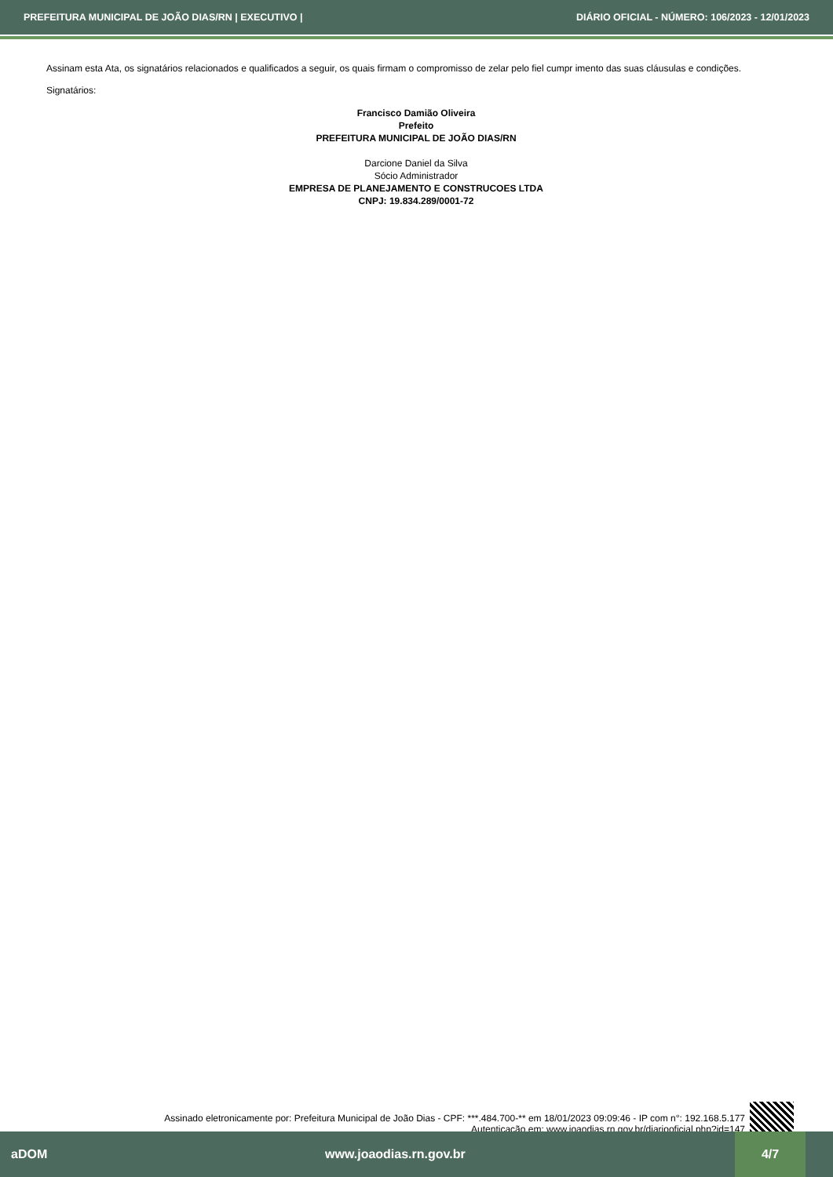PREFEITURA MUNICIPAL DE JOÃO DIAS/RN | EXECUTIVO | DIÁRIO OFICIAL - NÚMERO: 106/2023 - 12/01/2023
Assinam esta Ata, os signatários relacionados e qualificados a seguir, os quais firmam o compromisso de zelar pelo fiel cumpr imento das suas cláusulas e condições.
Signatários:
Francisco Damião Oliveira
Prefeito
PREFEITURA MUNICIPAL DE JOÃO DIAS/RN
Darcione Daniel da Silva
Sócio Administrador
EMPRESA DE PLANEJAMENTO E CONSTRUCOES LTDA
CNPJ: 19.834.289/0001-72
Assinado eletronicamente por: Prefeitura Municipal de João Dias - CPF: ***.484.700-** em 18/01/2023 09:09:46 - IP com n°: 192.168.5.177
Autenticação em: www.joaodias.rn.gov.br/diariooficial.php?id=147
aDOM www.joaodias.rn.gov.br
4/7